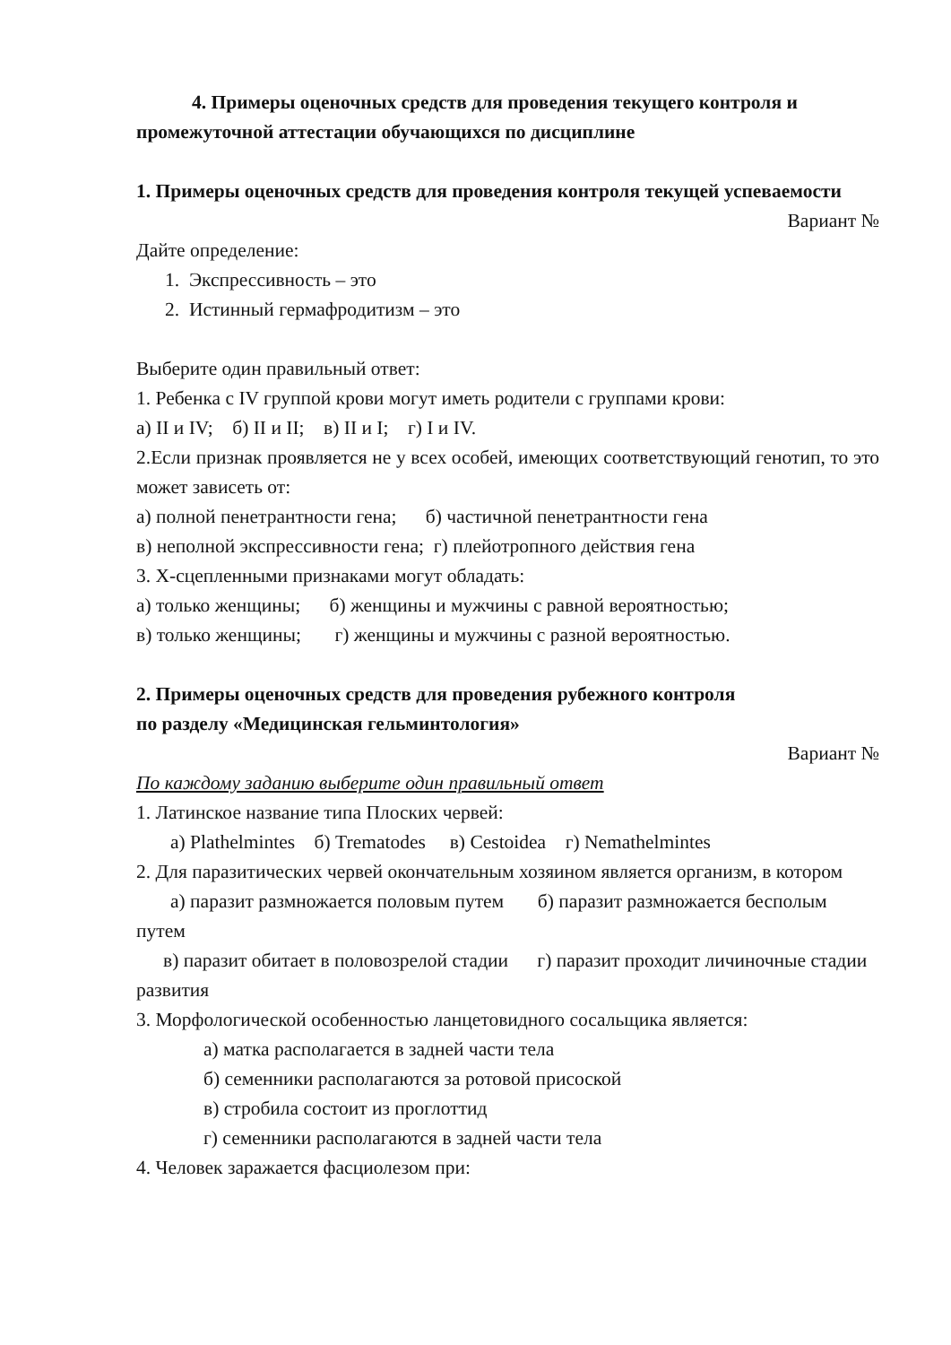4. Примеры оценочных средств для проведения текущего контроля и промежуточной аттестации обучающихся по дисциплине
1. Примеры оценочных средств для проведения контроля текущей успеваемости
Вариант №
Дайте определение:
1. Экспрессивность – это
2. Истинный гермафродитизм – это
Выберите один правильный ответ:
1. Ребенка с IV группой крови могут иметь родители с группами крови:
а) II и IV; б) II и II; в) II и I; г) I и IV.
2.Если признак проявляется не у всех особей, имеющих соответствующий генотип, то это может зависеть от:
а) полной пенетрантности гена; б) частичной пенетрантности гена
в) неполной экспрессивности гена; г) плейотропного действия гена
3. Х-сцепленными признаками могут обладать:
а) только женщины; б) женщины и мужчины с равной вероятностью;
в) только женщины; г) женщины и мужчины с разной вероятностью.
2. Примеры оценочных средств для проведения рубежного контроля
по разделу «Медицинская гельминтология»
Вариант №
По каждому заданию выберите один правильный ответ
1. Латинское название типа Плоских червей:
а) Plathelmintes б) Trematodes в) Cestoidea г) Nemathelmintes
2. Для паразитических червей окончательным хозяином является организм, в котором
а) паразит размножается половым путем б) паразит размножается бесполым путем
в) паразит обитает в половозрелой стадии г) паразит проходит личиночные стадии развития
3. Морфологической особенностью ланцетовидного сосальщика является:
а) матка располагается в задней части тела
б) семенники располагаются за ротовой присоской
в) стробила состоит из проглоттид
г) семенники располагаются в задней части тела
4. Человек заражается фасциолезом при: